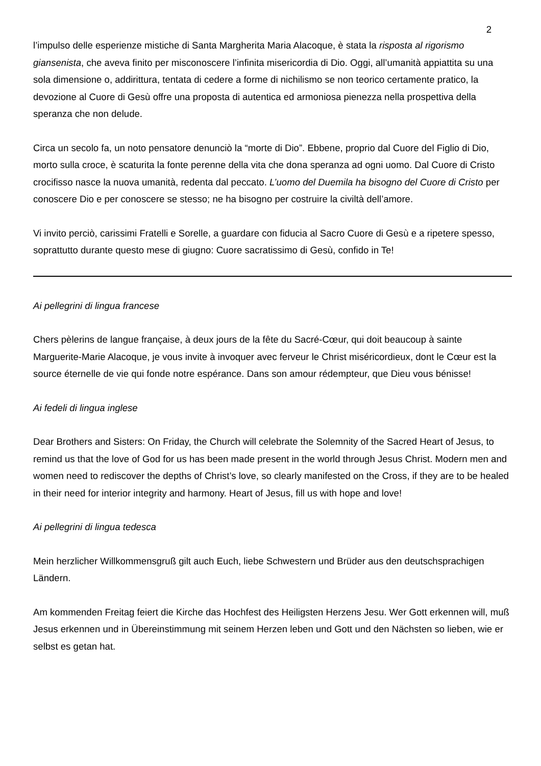2
l’impulso delle esperienze mistiche di Santa Margherita Maria Alacoque, è stata la risposta al rigorismo giansenista, che aveva finito per misconoscere l’infinita misericordia di Dio. Oggi, all’umanità appiattita su una sola dimensione o, addirittura, tentata di cedere a forme di nichilismo se non teorico certamente pratico, la devozione al Cuore di Gesù offre una proposta di autentica ed armoniosa pienezza nella prospettiva della speranza che non delude.
Circa un secolo fa, un noto pensatore denunciò la “morte di Dio”. Ebbene, proprio dal Cuore del Figlio di Dio, morto sulla croce, è scaturita la fonte perenne della vita che dona speranza ad ogni uomo. Dal Cuore di Cristo crocifisso nasce la nuova umanità, redenta dal peccato. L’uomo del Duemila ha bisogno del Cuore di Cristo per conoscere Dio e per conoscere se stesso; ne ha bisogno per costruire la civiltà dell’amore.
Vi invito perciò, carissimi Fratelli e Sorelle, a guardare con fiducia al Sacro Cuore di Gesù e a ripetere spesso, soprattutto durante questo mese di giugno: Cuore sacratissimo di Gesù, confido in Te!
Ai pellegrini di lingua francese
Chers pèlerins de langue française, à deux jours de la fête du Sacré-Cœur, qui doit beaucoup à sainte Marguerite-Marie Alacoque, je vous invite à invoquer avec ferveur le Christ miséricordieux, dont le Cœur est la source éternelle de vie qui fonde notre espérance. Dans son amour rédempteur, que Dieu vous bénisse!
Ai fedeli di lingua inglese
Dear Brothers and Sisters: On Friday, the Church will celebrate the Solemnity of the Sacred Heart of Jesus, to remind us that the love of God for us has been made present in the world through Jesus Christ. Modern men and women need to rediscover the depths of Christ’s love, so clearly manifested on the Cross, if they are to be healed in their need for interior integrity and harmony. Heart of Jesus, fill us with hope and love!
Ai pellegrini di lingua tedesca
Mein herzlicher Willkommensgruß gilt auch Euch, liebe Schwestern und Brüder aus den deutschsprachigen Ländern.
Am kommenden Freitag feiert die Kirche das Hochfest des Heiligsten Herzens Jesu. Wer Gott erkennen will, muß Jesus erkennen und in Übereinstimmung mit seinem Herzen leben und Gott und den Nächsten so lieben, wie er selbst es getan hat.